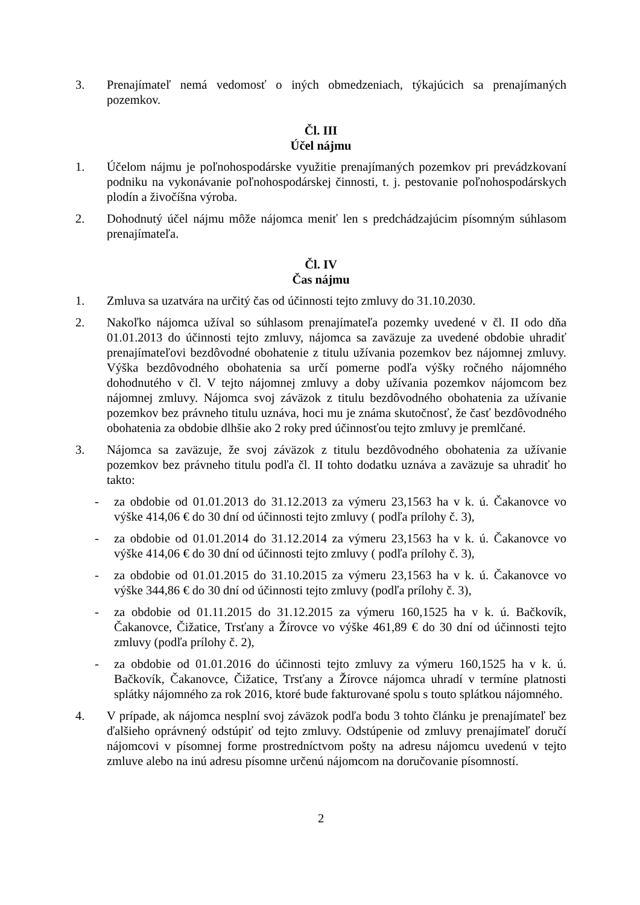3. Prenajímateľ nemá vedomosť o iných obmedzeniach, týkajúcich sa prenajímaných pozemkov.
Čl. III
Účel nájmu
1. Účelom nájmu je poľnohospodárske využitie prenajímaných pozemkov pri prevádzkovaní podniku na vykonávanie poľnohospodárskej činnosti, t. j. pestovanie poľnohospodárskych plodín a živočíšna výroba.
2. Dohodnutý účel nájmu môže nájomca meniť len s predchádzajúcim písomným súhlasom prenajímateľa.
Čl. IV
Čas nájmu
1. Zmluva sa uzatvára na určitý čas od účinnosti tejto zmluvy do 31.10.2030.
2. Nakoľko nájomca užíval so súhlasom prenajímateľa pozemky uvedené v čl. II odo dňa 01.01.2013 do účinnosti tejto zmluvy, nájomca sa zaväzuje za uvedené obdobie uhradiť prenajímateľovi bezdôvodné obohatenie z titulu užívania pozemkov bez nájomnej zmluvy. Výška bezdôvodného obohatenia sa určí pomerne podľa výšky ročného nájomného dohodnutého v čl. V tejto nájomnej zmluvy a doby užívania pozemkov nájomcom bez nájomnej zmluvy. Nájomca svoj záväzok z titulu bezdôvodného obohatenia za užívanie pozemkov bez právneho titulu uznáva, hoci mu je známa skutočnosť, že časť bezdôvodného obohatenia za obdobie dlhšie ako 2 roky pred účinnosťou tejto zmluvy je premlčané.
3. Nájomca sa zaväzuje, že svoj záväzok z titulu bezdôvodného obohatenia za užívanie pozemkov bez právneho titulu podľa čl. II tohto dodatku uznáva a zaväzuje sa uhradiť ho takto:
- za obdobie od 01.01.2013 do 31.12.2013 za výmeru 23,1563 ha v k. ú. Čakanovce vo výške 414,06 € do 30 dní od účinnosti tejto zmluvy ( podľa prílohy č. 3),
- za obdobie od 01.01.2014 do 31.12.2014 za výmeru 23,1563 ha v k. ú. Čakanovce vo výške 414,06 € do 30 dní od účinnosti tejto zmluvy ( podľa prílohy č. 3),
- za obdobie od 01.01.2015 do 31.10.2015 za výmeru 23,1563 ha v k. ú. Čakanovce vo výške 344,86 € do 30 dní od účinnosti tejto zmluvy (podľa prílohy č. 3),
- za obdobie od 01.11.2015 do 31.12.2015 za výmeru 160,1525 ha v k. ú. Bačkovík, Čakanovce, Čižatice, Trsťany a Žírovce vo výške 461,89 € do 30 dní od účinnosti tejto zmluvy (podľa prílohy č. 2),
- za obdobie od 01.01.2016 do účinnosti tejto zmluvy za výmeru 160,1525 ha v k. ú. Bačkovík, Čakanovce, Čižatice, Trsťany a Žírovce nájomca uhradí v termíne platnosti splátky nájomného za rok 2016, ktoré bude fakturované spolu s touto splátkou nájomného.
4. V prípade, ak nájomca nesplní svoj záväzok podľa bodu 3 tohto článku je prenajímateľ bez ďalšieho oprávnený odstúpiť od tejto zmluvy. Odstúpenie od zmluvy prenajímateľ doručí nájomcovi v písomnej forme prostredníctvom pošty na adresu nájomcu uvedenú v tejto zmluve alebo na inú adresu písomne určenú nájomcom na doručovanie písomností.
2